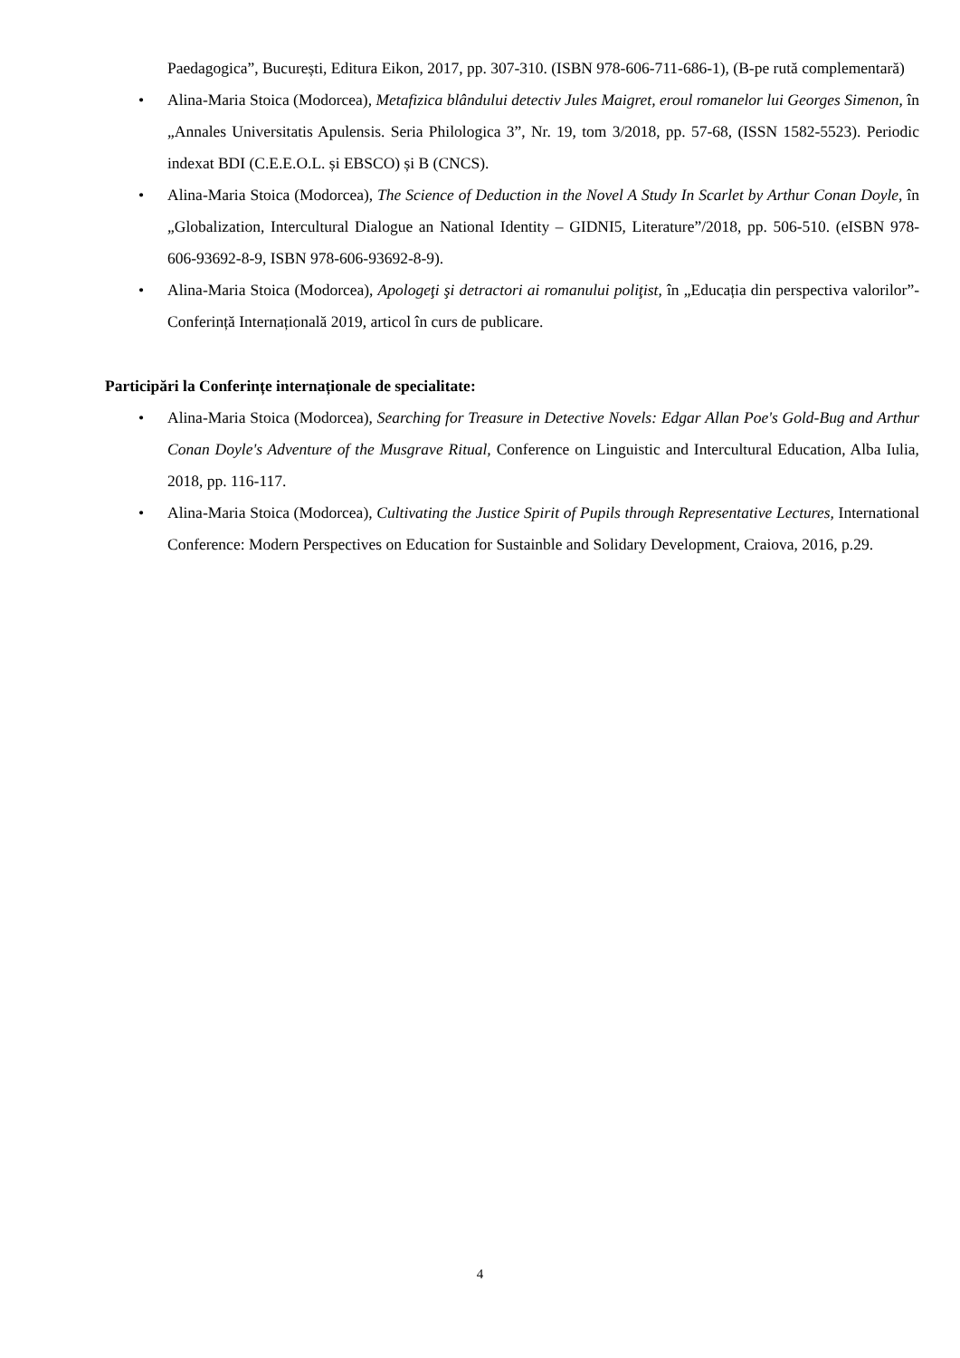Paedagogica”, București, Editura Eikon, 2017, pp. 307-310. (ISBN 978-606-711-686-1), (B-pe rută complementară)
• Alina-Maria Stoica (Modorcea), Metafizica blândului detectiv Jules Maigret, eroul romanelor lui Georges Simenon, în „Annales Universitatis Apulensis. Seria Philologica 3”, Nr. 19, tom 3/2018, pp. 57-68, (ISSN 1582-5523). Periodic indexat BDI (C.E.E.O.L. și EBSCO) și B (CNCS).
• Alina-Maria Stoica (Modorcea), The Science of Deduction in the Novel A Study In Scarlet by Arthur Conan Doyle, în „Globalization, Intercultural Dialogue an National Identity – GIDNI5, Literature”/2018, pp. 506-510. (eISBN 978-606-93692-8-9, ISBN 978-606-93692-8-9).
• Alina-Maria Stoica (Modorcea), Apologeţi şi detractori ai romanului poliţist, în „Educația din perspectiva valorilor”- Conferință Internațională 2019, articol în curs de publicare.
Participări la Conferințe internaționale de specialitate:
• Alina-Maria Stoica (Modorcea), Searching for Treasure in Detective Novels: Edgar Allan Poe's Gold-Bug and Arthur Conan Doyle's Adventure of the Musgrave Ritual, Conference on Linguistic and Intercultural Education, Alba Iulia, 2018, pp. 116-117.
• Alina-Maria Stoica (Modorcea), Cultivating the Justice Spirit of Pupils through Representative Lectures, International Conference: Modern Perspectives on Education for Sustainble and Solidary Development, Craiova, 2016, p.29.
4